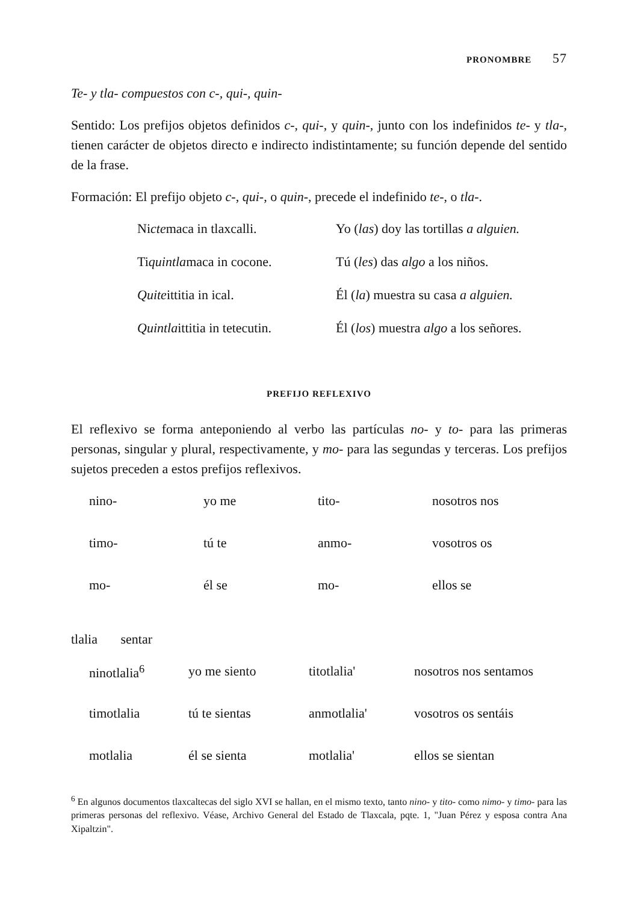PRONOMBRE 57
Te- y tla- compuestos con c-, qui-, quin-
Sentido: Los prefijos objetos definidos c-, qui-, y quin-, junto con los indefinidos te- y tla-, tienen carácter de objetos directo e indirecto indistintamente; su función depende del sentido de la frase.
Formación: El prefijo objeto c-, qui-, o quin-, precede el indefinido te-, o tla-.
| Ni cte maca in tlaxcalli. | Yo ( las ) doy las tortillas a alguien. |
| Ti quintla maca in cocone. | Tú ( les ) das algo a los niños. |
| Quite ittitia in ical. | Él ( la ) muestra su casa a alguien. |
| Quintla ittitia in tetecutin. | Él ( los ) muestra algo a los señores. |
PREFIJO REFLEXIVO
El reflexivo se forma anteponiendo al verbo las partículas no- y to- para las primeras personas, singular y plural, respectivamente, y mo- para las segundas y terceras. Los prefijos sujetos preceden a estos prefijos reflexivos.
| nino- | yo me | tito- | nosotros nos |
| timo- | tú te | anmo- | vosotros os |
| mo- | él se | mo- | ellos se |
tlalia sentar
| ninotlalia<sup>6</sup> | yo me siento | titotlalia' | nosotros nos sentamos |
| timotlalia | tú te sientas | anmotlalia' | vosotros os sentáis |
| motlalia | él se sienta | motlalia' | ellos se sientan |
<sup>6</sup> En algunos documentos tlaxcaltecas del siglo XVI se hallan, en el mismo texto, tanto nino- y tito- como nimo- y timo- para las primeras personas del reflexivo. Véase, Archivo General del Estado de Tlaxcala, pqte. 1, "Juan Pérez y esposa contra Ana Xipaltzin".